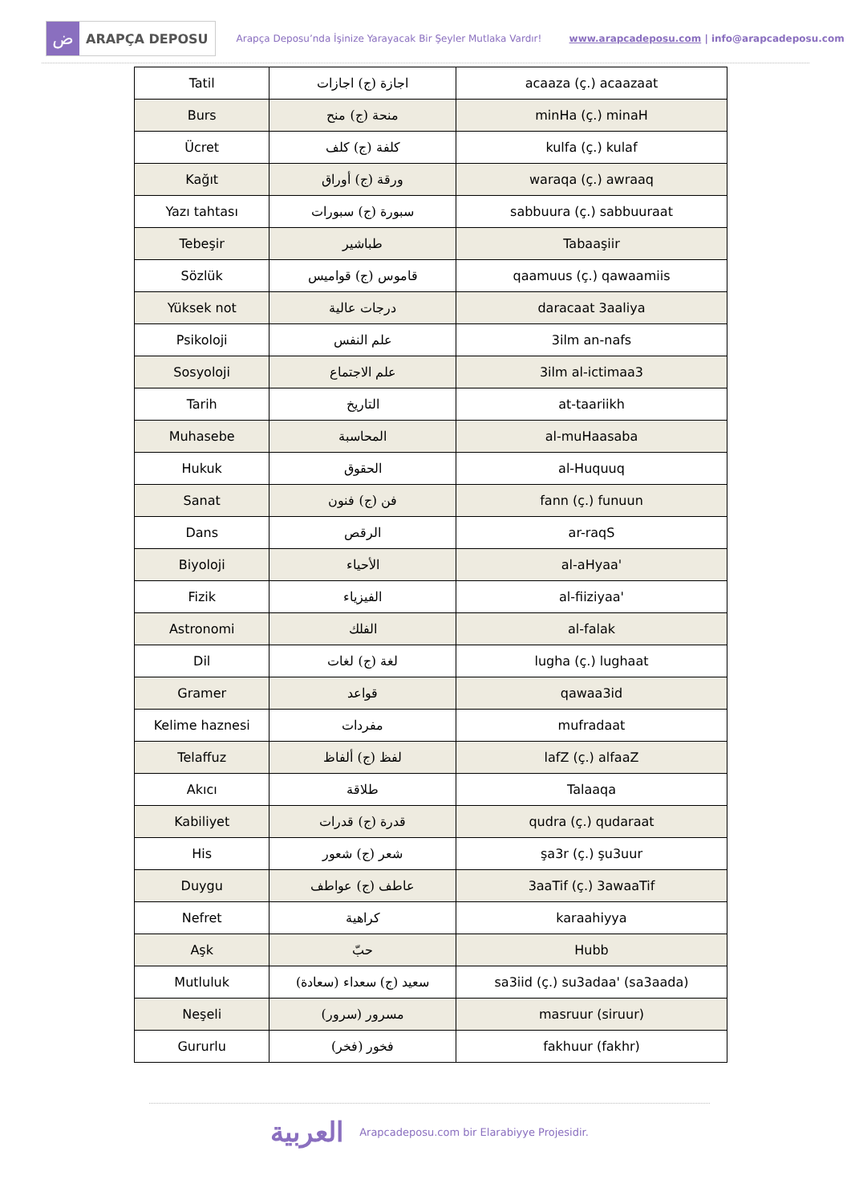ض
ARAPÇA DEPOSU
Arapça Deposu’nda İşinize Yarayacak Bir Şeyler Mutlaka Vardır!
www.arapcadeposu.com | info@arapcadeposu.com
| Tatil | اجازة (ج) اجازات | acaaza (ç.) acaazaat |
| Burs | منحة (ج) منح | minHa (ç.) minaH |
| Ücret | كلفة (ج) كلف | kulfa (ç.) kulaf |
| Kağıt | ورقة (ج) أوراق | waraqa (ç.) awraaq |
| Yazı tahtası | سبورة (ج) سبورات | sabbuura (ç.) sabbuuraat |
| Tebeşir | طباشير | Tabaaşiir |
| Sözlük | قاموس (ج) قواميس | qaamuus (ç.) qawaamiis |
| Yüksek not | درجات عالية | daracaat 3aaliya |
| Psikoloji | علم النفس | 3ilm an-nafs |
| Sosyoloji | علم الاجتماع | 3ilm al-ictimaa3 |
| Tarih | التاريخ | at-taariikh |
| Muhasebe | المحاسبة | al-muHaasaba |
| Hukuk | الحقوق | al-Huquuq |
| Sanat | فن (ج) فنون | fann (ç.) funuun |
| Dans | الرقص | ar-raqS |
| Biyoloji | الأحياء | al-aHyaa' |
| Fizik | الفيزياء | al-fiiziyaa' |
| Astronomi | الفلك | al-falak |
| Dil | لغة (ج) لغات | lugha (ç.) lughaat |
| Gramer | قواعد | qawaa3id |
| Kelime haznesi | مفردات | mufradaat |
| Telaffuz | لفظ (ج) ألفاظ | lafZ (ç.) alfaaZ |
| Akıcı | طلاقة | Talaaqa |
| Kabiliyet | قدرة (ج) قدرات | qudra (ç.) qudaraat |
| His | شعر (ج) شعور | şa3r (ç.) şu3uur |
| Duygu | عاطف (ج) عواطف | 3aaTif (ç.) 3awaaTif |
| Nefret | كراهية | karaahiyya |
| Aşk | حبّ | Hubb |
| Mutluluk | سعيد (ج) سعداء (سعادة) | sa3iid (ç.) su3adaa' (sa3aada) |
| Neşeli | مسرور (سرور) | masruur (siruur) |
| Gururlu | فخور (فخر) | fakhuur (fakhr) |
العربية Arapcadeposu.com bir Elarabiyye Projesidir.